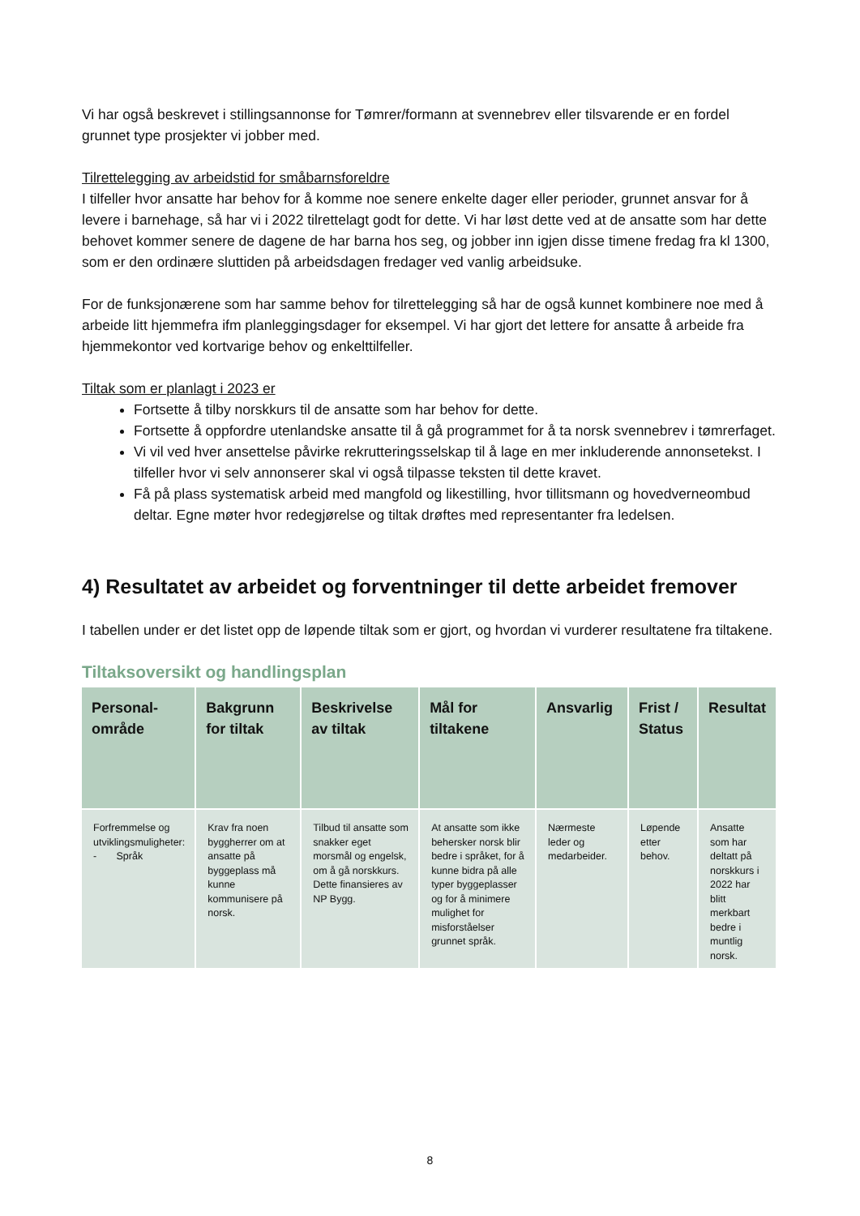Vi har også beskrevet i stillingsannonse for Tømrer/formann at svennebrev eller tilsvarende er en fordel grunnet type prosjekter vi jobber med.
Tilrettelegging av arbeidstid for småbarnsforeldre
I tilfeller hvor ansatte har behov for å komme noe senere enkelte dager eller perioder, grunnet ansvar for å levere i barnehage, så har vi i 2022 tilrettelagt godt for dette. Vi har løst dette ved at de ansatte som har dette behovet kommer senere de dagene de har barna hos seg, og jobber inn igjen disse timene fredag fra kl 1300, som er den ordinære sluttiden på arbeidsdagen fredager ved vanlig arbeidsuke.
For de funksjonærene som har samme behov for tilrettelegging så har de også kunnet kombinere noe med å arbeide litt hjemmefra ifm planleggingsdager for eksempel. Vi har gjort det lettere for ansatte å arbeide fra hjemmekontor ved kortvarige behov og enkelttilfeller.
Tiltak som er planlagt i 2023 er
Fortsette å tilby norskkurs til de ansatte som har behov for dette.
Fortsette å oppfordre utenlandske ansatte til å gå programmet for å ta norsk svennebrev i tømrerfaget.
Vi vil ved hver ansettelse påvirke rekrutteringsselskap til å lage en mer inkluderende annonsetekst. I tilfeller hvor vi selv annonserer skal vi også tilpasse teksten til dette kravet.
Få på plass systematisk arbeid med mangfold og likestilling, hvor tillitsmann og hovedverneombud deltar. Egne møter hvor redegjørelse og tiltak drøftes med representanter fra ledelsen.
4) Resultatet av arbeidet og forventninger til dette arbeidet fremover
I tabellen under er det listet opp de løpende tiltak som er gjort, og hvordan vi vurderer resultatene fra tiltakene.
Tiltaksoversikt og handlingsplan
| Personal-område | Bakgrunn for tiltak | Beskrivelse av tiltak | Mål for tiltakene | Ansvarlig | Frist / Status | Resultat |
| --- | --- | --- | --- | --- | --- | --- |
| Forfremmelse og utviklingsmuligheter: - Språk | Krav fra noen byggherrer om at ansatte på byggeplass må kunne kommunisere på norsk. | Tilbud til ansatte som snakker eget morsmål og engelsk, om å gå norskkurs. Dette finansieres av NP Bygg. | At ansatte som ikke behersker norsk blir bedre i språket, for å kunne bidra på alle typer byggeplasser og for å minimere mulighet for misforståelser grunnet språk. | Nærmeste leder og medarbeider. | Løpende etter behov. | Ansatte som har deltatt på norskkurs i 2022 har blitt merkbart bedre i muntlig norsk. |
8